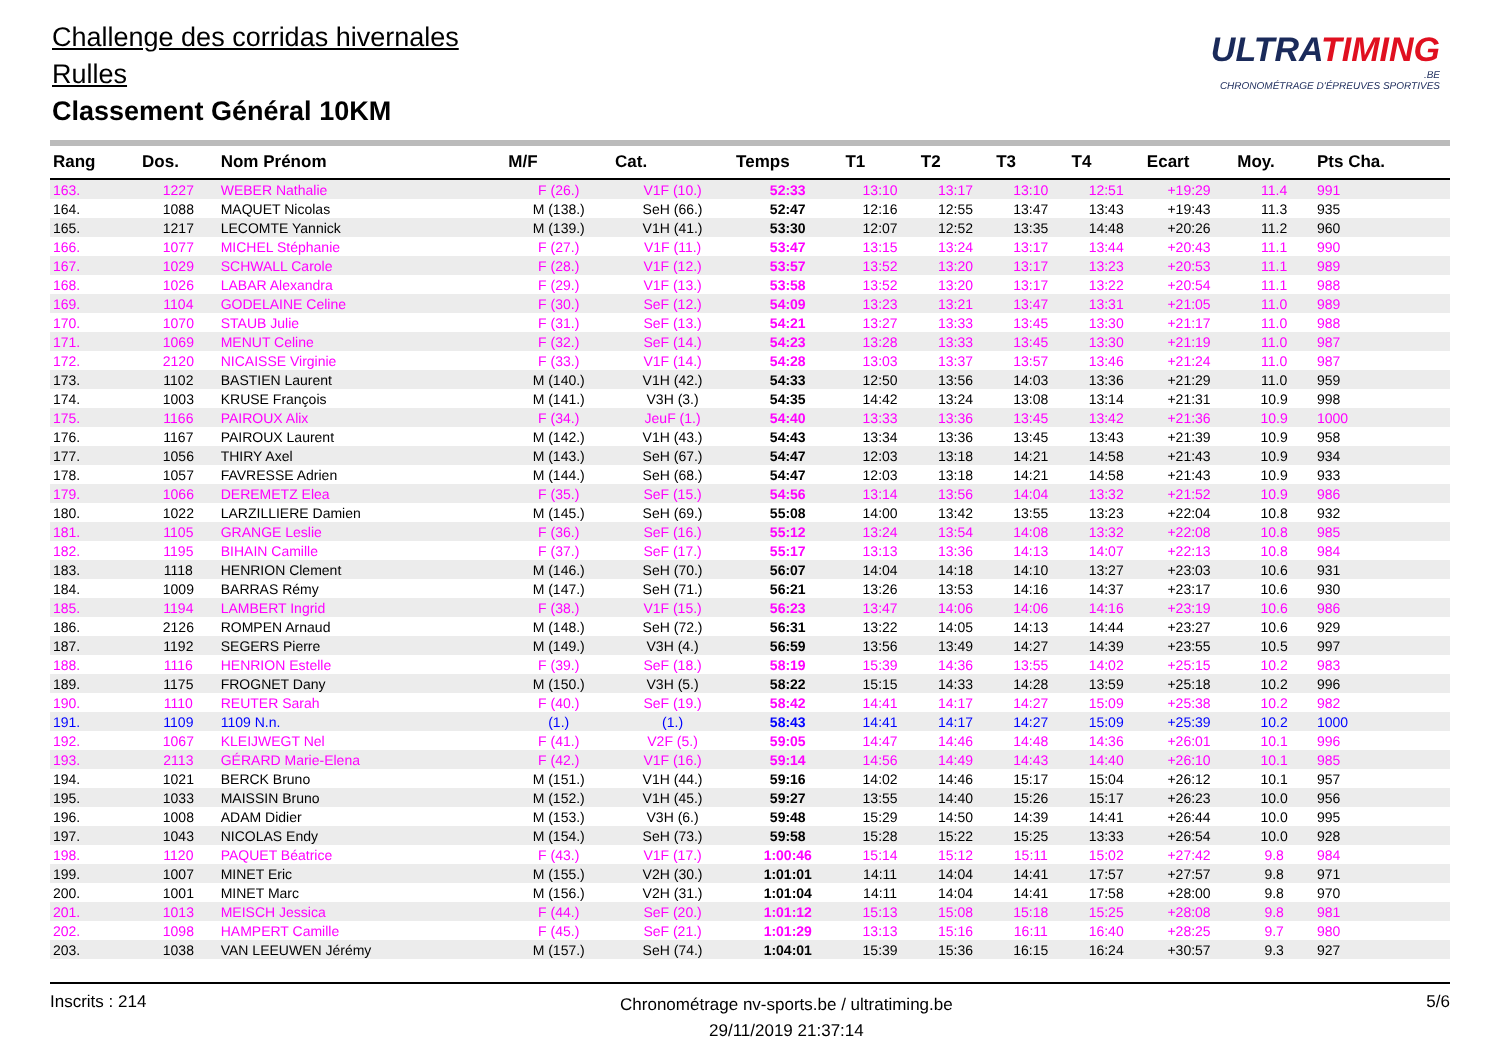Challenge des corridas hivernales
Rulles
Classement Général 10KM
ULTRATIMING.BE
CHRONOMÉTRAGE D'ÉPREUVES SPORTIVES
| Rang | Dos. | Nom Prénom | M/F | Cat. | Temps | T1 | T2 | T3 | T4 | Ecart | Moy. | Pts Cha. |
| --- | --- | --- | --- | --- | --- | --- | --- | --- | --- | --- | --- | --- |
| 163. | 1227 | WEBER Nathalie | F (26.) | V1F (10.) | 52:33 | 13:10 | 13:17 | 13:10 | 12:51 | +19:29 | 11.4 | 991 |
| 164. | 1088 | MAQUET Nicolas | M (138.) | SeH (66.) | 52:47 | 12:16 | 12:55 | 13:47 | 13:43 | +19:43 | 11.3 | 935 |
| 165. | 1217 | LECOMTE Yannick | M (139.) | V1H (41.) | 53:30 | 12:07 | 12:52 | 13:35 | 14:48 | +20:26 | 11.2 | 960 |
| 166. | 1077 | MICHEL Stéphanie | F (27.) | V1F (11.) | 53:47 | 13:15 | 13:24 | 13:17 | 13:44 | +20:43 | 11.1 | 990 |
| 167. | 1029 | SCHWALL Carole | F (28.) | V1F (12.) | 53:57 | 13:52 | 13:20 | 13:17 | 13:23 | +20:53 | 11.1 | 989 |
| 168. | 1026 | LABAR Alexandra | F (29.) | V1F (13.) | 53:58 | 13:52 | 13:20 | 13:17 | 13:22 | +20:54 | 11.1 | 988 |
| 169. | 1104 | GODELAINE Celine | F (30.) | SeF (12.) | 54:09 | 13:23 | 13:21 | 13:47 | 13:31 | +21:05 | 11.0 | 989 |
| 170. | 1070 | STAUB Julie | F (31.) | SeF (13.) | 54:21 | 13:27 | 13:33 | 13:45 | 13:30 | +21:17 | 11.0 | 988 |
| 171. | 1069 | MENUT Celine | F (32.) | SeF (14.) | 54:23 | 13:28 | 13:33 | 13:45 | 13:30 | +21:19 | 11.0 | 987 |
| 172. | 2120 | NICAISSE Virginie | F (33.) | V1F (14.) | 54:28 | 13:03 | 13:37 | 13:57 | 13:46 | +21:24 | 11.0 | 987 |
| 173. | 1102 | BASTIEN Laurent | M (140.) | V1H (42.) | 54:33 | 12:50 | 13:56 | 14:03 | 13:36 | +21:29 | 11.0 | 959 |
| 174. | 1003 | KRUSE François | M (141.) | V3H (3.) | 54:35 | 14:42 | 13:24 | 13:08 | 13:14 | +21:31 | 10.9 | 998 |
| 175. | 1166 | PAIROUX Alix | F (34.) | JeuF (1.) | 54:40 | 13:33 | 13:36 | 13:45 | 13:42 | +21:36 | 10.9 | 1000 |
| 176. | 1167 | PAIROUX Laurent | M (142.) | V1H (43.) | 54:43 | 13:34 | 13:36 | 13:45 | 13:43 | +21:39 | 10.9 | 958 |
| 177. | 1056 | THIRY Axel | M (143.) | SeH (67.) | 54:47 | 12:03 | 13:18 | 14:21 | 14:58 | +21:43 | 10.9 | 934 |
| 178. | 1057 | FAVRESSE Adrien | M (144.) | SeH (68.) | 54:47 | 12:03 | 13:18 | 14:21 | 14:58 | +21:43 | 10.9 | 933 |
| 179. | 1066 | DEREMETZ Elea | F (35.) | SeF (15.) | 54:56 | 13:14 | 13:56 | 14:04 | 13:32 | +21:52 | 10.9 | 986 |
| 180. | 1022 | LARZILLIERE Damien | M (145.) | SeH (69.) | 55:08 | 14:00 | 13:42 | 13:55 | 13:23 | +22:04 | 10.8 | 932 |
| 181. | 1105 | GRANGE Leslie | F (36.) | SeF (16.) | 55:12 | 13:24 | 13:54 | 14:08 | 13:32 | +22:08 | 10.8 | 985 |
| 182. | 1195 | BIHAIN Camille | F (37.) | SeF (17.) | 55:17 | 13:13 | 13:36 | 14:13 | 14:07 | +22:13 | 10.8 | 984 |
| 183. | 1118 | HENRION Clement | M (146.) | SeH (70.) | 56:07 | 14:04 | 14:18 | 14:10 | 13:27 | +23:03 | 10.6 | 931 |
| 184. | 1009 | BARRAS Rémy | M (147.) | SeH (71.) | 56:21 | 13:26 | 13:53 | 14:16 | 14:37 | +23:17 | 10.6 | 930 |
| 185. | 1194 | LAMBERT Ingrid | F (38.) | V1F (15.) | 56:23 | 13:47 | 14:06 | 14:06 | 14:16 | +23:19 | 10.6 | 986 |
| 186. | 2126 | ROMPEN Arnaud | M (148.) | SeH (72.) | 56:31 | 13:22 | 14:05 | 14:13 | 14:44 | +23:27 | 10.6 | 929 |
| 187. | 1192 | SEGERS Pierre | M (149.) | V3H (4.) | 56:59 | 13:56 | 13:49 | 14:27 | 14:39 | +23:55 | 10.5 | 997 |
| 188. | 1116 | HENRION Estelle | F (39.) | SeF (18.) | 58:19 | 15:39 | 14:36 | 13:55 | 14:02 | +25:15 | 10.2 | 983 |
| 189. | 1175 | FROGNET Dany | M (150.) | V3H (5.) | 58:22 | 15:15 | 14:33 | 14:28 | 13:59 | +25:18 | 10.2 | 996 |
| 190. | 1110 | REUTER Sarah | F (40.) | SeF (19.) | 58:42 | 14:41 | 14:17 | 14:27 | 15:09 | +25:38 | 10.2 | 982 |
| 191. | 1109 | 1109 N.n. | (1.) | (1.) | 58:43 | 14:41 | 14:17 | 14:27 | 15:09 | +25:39 | 10.2 | 1000 |
| 192. | 1067 | KLEIJWEGT Nel | F (41.) | V2F (5.) | 59:05 | 14:47 | 14:46 | 14:48 | 14:36 | +26:01 | 10.1 | 996 |
| 193. | 2113 | GÉRARD Marie-Elena | F (42.) | V1F (16.) | 59:14 | 14:56 | 14:49 | 14:43 | 14:40 | +26:10 | 10.1 | 985 |
| 194. | 1021 | BERCK Bruno | M (151.) | V1H (44.) | 59:16 | 14:02 | 14:46 | 15:17 | 15:04 | +26:12 | 10.1 | 957 |
| 195. | 1033 | MAISSIN Bruno | M (152.) | V1H (45.) | 59:27 | 13:55 | 14:40 | 15:26 | 15:17 | +26:23 | 10.0 | 956 |
| 196. | 1008 | ADAM Didier | M (153.) | V3H (6.) | 59:48 | 15:29 | 14:50 | 14:39 | 14:41 | +26:44 | 10.0 | 995 |
| 197. | 1043 | NICOLAS Endy | M (154.) | SeH (73.) | 59:58 | 15:28 | 15:22 | 15:25 | 13:33 | +26:54 | 10.0 | 928 |
| 198. | 1120 | PAQUET Béatrice | F (43.) | V1F (17.) | 1:00:46 | 15:14 | 15:12 | 15:11 | 15:02 | +27:42 | 9.8 | 984 |
| 199. | 1007 | MINET Eric | M (155.) | V2H (30.) | 1:01:01 | 14:11 | 14:04 | 14:41 | 17:57 | +27:57 | 9.8 | 971 |
| 200. | 1001 | MINET Marc | M (156.) | V2H (31.) | 1:01:04 | 14:11 | 14:04 | 14:41 | 17:58 | +28:00 | 9.8 | 970 |
| 201. | 1013 | MEISCH Jessica | F (44.) | SeF (20.) | 1:01:12 | 15:13 | 15:08 | 15:18 | 15:25 | +28:08 | 9.8 | 981 |
| 202. | 1098 | HAMPERT Camille | F (45.) | SeF (21.) | 1:01:29 | 13:13 | 15:16 | 16:11 | 16:40 | +28:25 | 9.7 | 980 |
| 203. | 1038 | VAN LEEUWEN Jérémy | M (157.) | SeH (74.) | 1:04:01 | 15:39 | 15:36 | 16:15 | 16:24 | +30:57 | 9.3 | 927 |
Inscrits : 214
Chronométrage nv-sports.be / ultratiming.be
29/11/2019 21:37:14
5/6